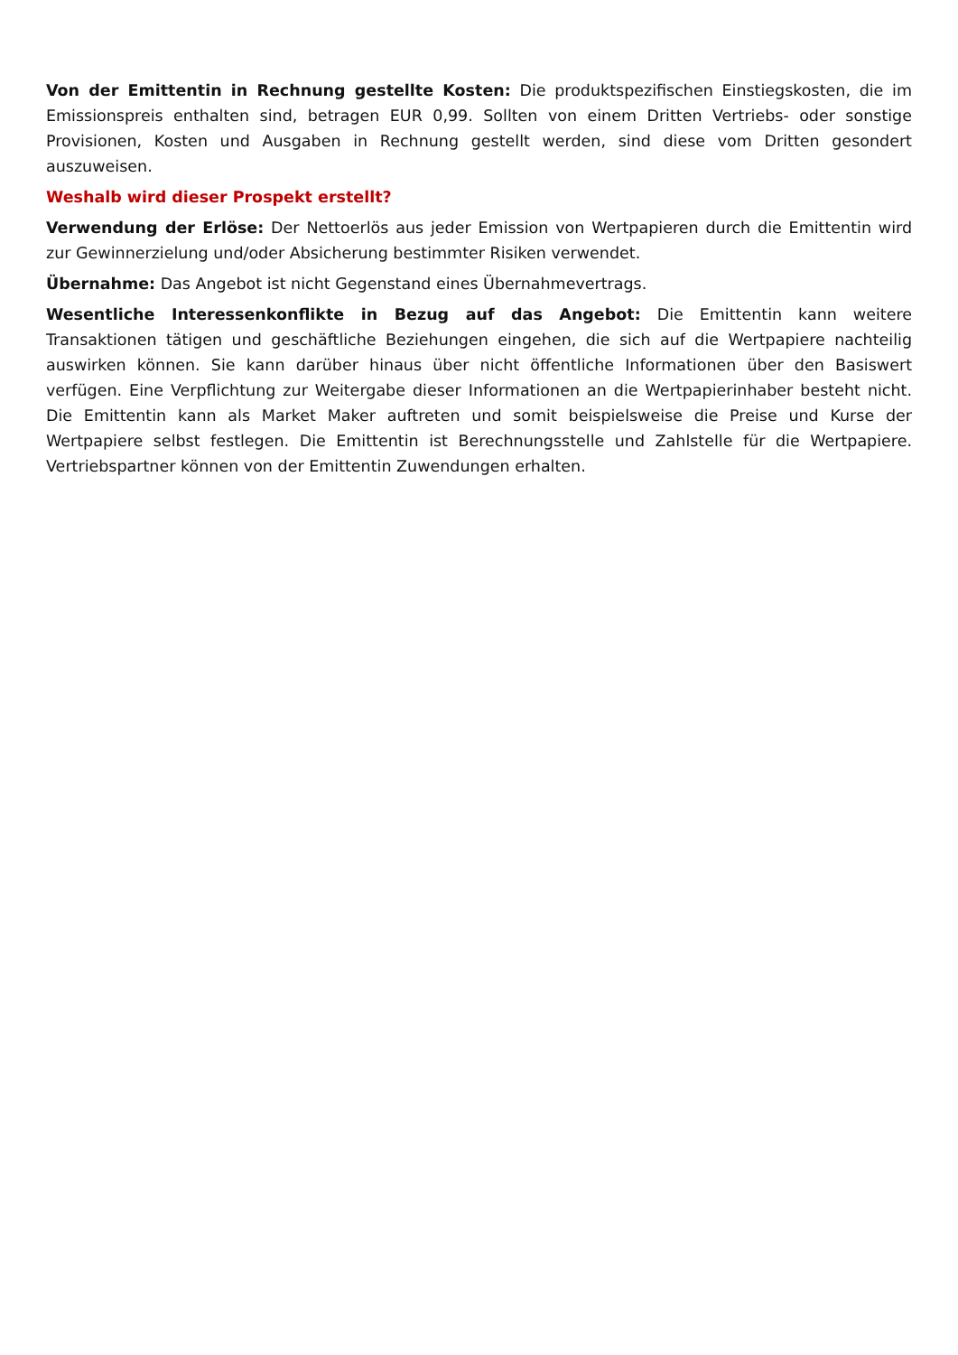Von der Emittentin in Rechnung gestellte Kosten: Die produktspezifischen Einstiegskosten, die im Emissionspreis enthalten sind, betragen EUR 0,99. Sollten von einem Dritten Vertriebs- oder sonstige Provisionen, Kosten und Ausgaben in Rechnung gestellt werden, sind diese vom Dritten gesondert auszuweisen.
Weshalb wird dieser Prospekt erstellt?
Verwendung der Erlöse: Der Nettoerlös aus jeder Emission von Wertpapieren durch die Emittentin wird zur Gewinnerzielung und/oder Absicherung bestimmter Risiken verwendet.
Übernahme: Das Angebot ist nicht Gegenstand eines Übernahmevertrags.
Wesentliche Interessenkonflikte in Bezug auf das Angebot: Die Emittentin kann weitere Transaktionen tätigen und geschäftliche Beziehungen eingehen, die sich auf die Wertpapiere nachteilig auswirken können. Sie kann darüber hinaus über nicht öffentliche Informationen über den Basiswert verfügen. Eine Verpflichtung zur Weitergabe dieser Informationen an die Wertpapierinhaber besteht nicht. Die Emittentin kann als Market Maker auftreten und somit beispielsweise die Preise und Kurse der Wertpapiere selbst festlegen. Die Emittentin ist Berechnungsstelle und Zahlstelle für die Wertpapiere. Vertriebspartner können von der Emittentin Zuwendungen erhalten.